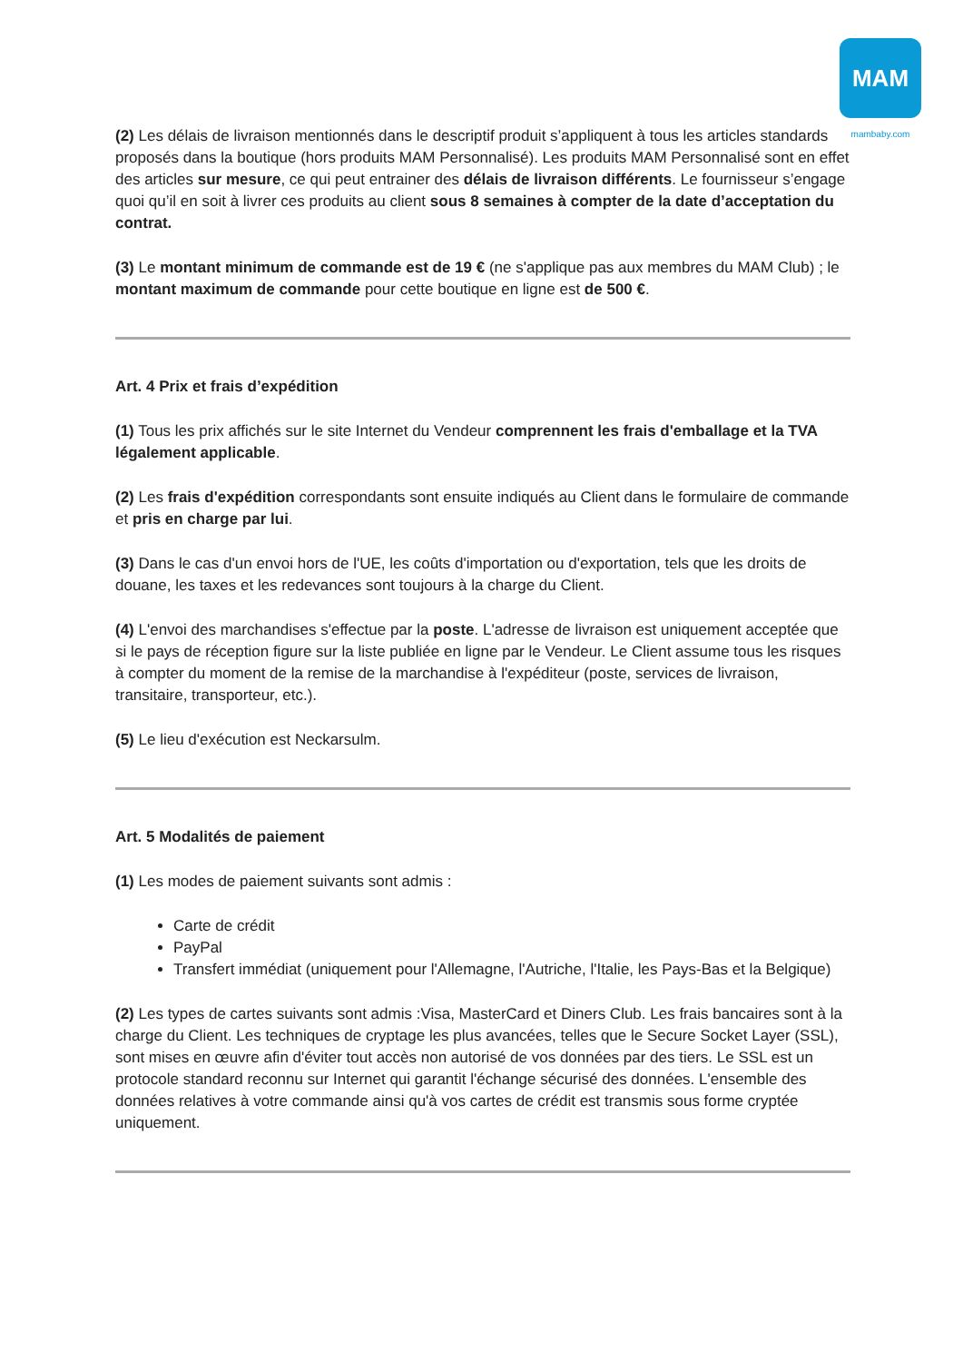MAM
mambaby.com
(2) Les délais de livraison mentionnés dans le descriptif produit s’appliquent à tous les articles standards proposés dans la boutique (hors produits MAM Personnalisé). Les produits MAM Personnalisé sont en effet des articles sur mesure, ce qui peut entrainer des délais de livraison différents. Le fournisseur s’engage quoi qu’il en soit à livrer ces produits au client sous 8 semaines à compter de la date d’acceptation du contrat.
(3) Le montant minimum de commande est de 19 € (ne s'applique pas aux membres du MAM Club) ; le montant maximum de commande pour cette boutique en ligne est de 500 €.
Art. 4 Prix et frais d’expédition
(1) Tous les prix affichés sur le site Internet du Vendeur comprennent les frais d'emballage et la TVA légalement applicable.
(2) Les frais d'expédition correspondants sont ensuite indiqués au Client dans le formulaire de commande et pris en charge par lui.
(3) Dans le cas d'un envoi hors de l'UE, les coûts d'importation ou d'exportation, tels que les droits de douane, les taxes et les redevances sont toujours à la charge du Client.
(4) L'envoi des marchandises s'effectue par la poste. L'adresse de livraison est uniquement acceptée que si le pays de réception figure sur la liste publiée en ligne par le Vendeur. Le Client assume tous les risques à compter du moment de la remise de la marchandise à l'expéditeur (poste, services de livraison, transitaire, transporteur, etc.).
(5) Le lieu d'exécution est Neckarsulm.
Art. 5 Modalités de paiement
(1) Les modes de paiement suivants sont admis :
Carte de crédit
PayPal
Transfert immédiat (uniquement pour l'Allemagne, l'Autriche, l'Italie, les Pays-Bas et la Belgique)
(2) Les types de cartes suivants sont admis :Visa, MasterCard et Diners Club. Les frais bancaires sont à la charge du Client. Les techniques de cryptage les plus avancées, telles que le Secure Socket Layer (SSL), sont mises en œuvre afin d'éviter tout accès non autorisé de vos données par des tiers. Le SSL est un protocole standard reconnu sur Internet qui garantit l'échange sécurisé des données. L'ensemble des données relatives à votre commande ainsi qu'à vos cartes de crédit est transmis sous forme cryptée uniquement.